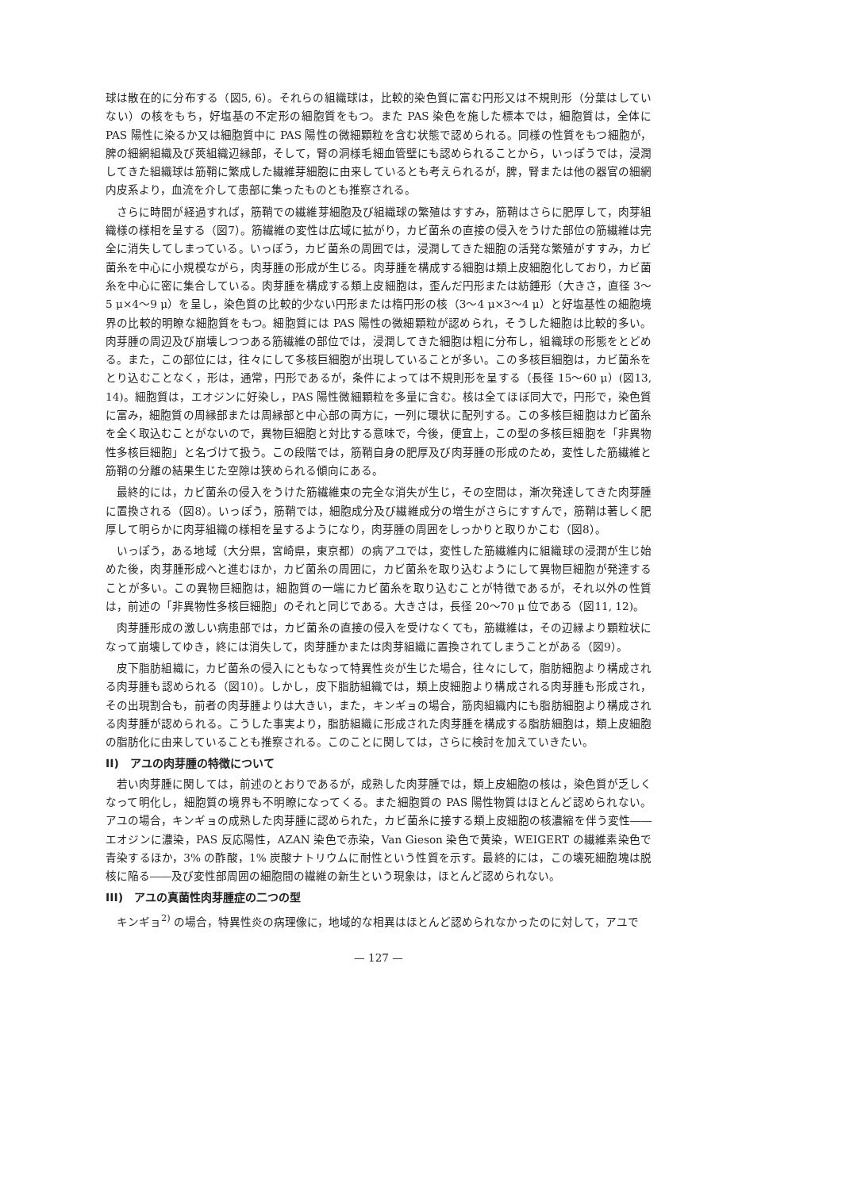球は散在的に分布する（図5, 6）。それらの組織球は，比較的染色質に富む円形又は不規則形（分葉はしていない）の核をもち，好塩基の不定形の細胞質をもつ。また PAS 染色を施した標本では，細胞質は，全体に PAS 陽性に染るか又は細胞質中に PAS 陽性の微細顆粒を含む状態で認められる。同様の性質をもつ細胞が，脾の細網組織及び莢組織辺縁部，そして，腎の洞様毛細血管壁にも認められることから，いっぽうでは，浸潤してきた組織球は筋鞘に繁成した繊維芽細胞に由来しているとも考えられるが，脾，腎または他の器官の細網内皮系より，血流を介して患部に集ったものとも推察される。
さらに時間が経過すれば，筋鞘での繊維芽細胞及び組織球の繁殖はすすみ，筋鞘はさらに肥厚して，肉芽組織様の様相を呈する（図7）。筋繊維の変性は広域に拡がり，カビ菌糸の直接の侵入をうけた部位の筋繊維は完全に消失してしまっている。いっぽう，カビ菌糸の周囲では，浸潤してきた細胞の活発な繁殖がすすみ，カビ菌糸を中心に小規模ながら，肉芽腫の形成が生じる。肉芽腫を構成する細胞は類上皮細胞化しており，カビ菌糸を中心に密に集合している。肉芽腫を構成する類上皮細胞は，歪んだ円形または紡錘形（大きさ，直径 3～5 μ×4～9 μ）を呈し，染色質の比較的少ない円形または楕円形の核（3～4 μ×3～4 μ）と好塩基性の細胞境界の比較的明瞭な細胞質をもつ。細胞質には PAS 陽性の微細顆粒が認められ，そうした細胞は比較的多い。肉芽腫の周辺及び崩壊しつつある筋繊維の部位では，浸潤してきた細胞は粗に分布し，組織球の形態をとどめる。また，この部位には，往々にして多核巨細胞が出現していることが多い。この多核巨細胞は，カビ菌糸をとり込むことなく，形は，通常，円形であるが，条件によっては不規則形を呈する（長径 15～60 μ）(図13, 14)。細胞質は，エオジンに好染し，PAS 陽性微細顆粒を多量に含む。核は全てほぼ同大で，円形で，染色質に富み，細胞質の周縁部または周縁部と中心部の両方に，一列に環状に配列する。この多核巨細胞はカビ菌糸を全く取込むことがないので，異物巨細胞と対比する意味で，今後，便宜上，この型の多核巨細胞を「非異物性多核巨細胞」と名づけて扱う。この段階では，筋鞘自身の肥厚及び肉芽腫の形成のため，変性した筋繊維と筋鞘の分離の結果生じた空隙は狭められる傾向にある。
最終的には，カビ菌糸の侵入をうけた筋繊維束の完全な消失が生じ，その空間は，漸次発達してきた肉芽腫に置換される（図8）。いっぽう，筋鞘では，細胞成分及び繊維成分の増生がさらにすすんで，筋鞘は著しく肥厚して明らかに肉芽組織の様相を呈するようになり，肉芽腫の周囲をしっかりと取りかこむ（図8）。
いっぽう，ある地域（大分県，宮崎県，東京都）の病アユでは，変性した筋繊維内に組織球の浸潤が生じ始めた後，肉芽腫形成へと進むほか，カビ菌糸の周囲に，カビ菌糸を取り込むようにして異物巨細胞が発達することが多い。この異物巨細胞は，細胞質の一端にカビ菌糸を取り込むことが特徴であるが，それ以外の性質は，前述の「非異物性多核巨細胞」のそれと同じである。大きさは，長径 20～70 μ 位である（図11, 12)。
肉芽腫形成の激しい病患部では，カビ菌糸の直接の侵入を受けなくても，筋繊維は，その辺縁より顆粒状になって崩壊してゆき，終には消失して，肉芽腫かまたは肉芽組織に置換されてしまうことがある（図9）。
皮下脂肪組織に，カビ菌糸の侵入にともなって特異性炎が生じた場合，往々にして，脂肪細胞より構成される肉芽腫も認められる（図10）。しかし，皮下脂肪組織では，類上皮細胞より構成される肉芽腫も形成され，その出現割合も，前者の肉芽腫よりは大きい，また，キンギョの場合，筋肉組織内にも脂肪細胞より構成される肉芽腫が認められる。こうした事実より，脂肪組織に形成された肉芽腫を構成する脂肪細胞は，類上皮細胞の脂肪化に由来していることも推察される。このことに関しては，さらに検討を加えていきたい。
II)　アユの肉芽腫の特徴について
若い肉芽腫に関しては，前述のとおりであるが，成熟した肉芽腫では，類上皮細胞の核は，染色質が乏しくなって明化し，細胞質の境界も不明瞭になってくる。また細胞質の PAS 陽性物質はほとんど認められない。アユの場合，キンギョの成熟した肉芽腫に認められた，カビ菌糸に接する類上皮細胞の核濃縮を伴う変性――エオジンに濃染，PAS 反応陽性，AZAN 染色で赤染，Van Gieson 染色で黄染，WEIGERT の繊維素染色で青染するほか，3% の酢酸，1% 炭酸ナトリウムに耐性という性質を示す。最終的には，この壊死細胞塊は脱核に陥る――及び変性部周囲の細胞間の繊維の新生という現象は，ほとんど認められない。
III)　アユの真菌性肉芽腫症の二つの型
キンギョ<sup>2)</sup> の場合，特異性炎の病理像に，地域的な相異はほとんど認められなかったのに対して，アユで
— 127 —